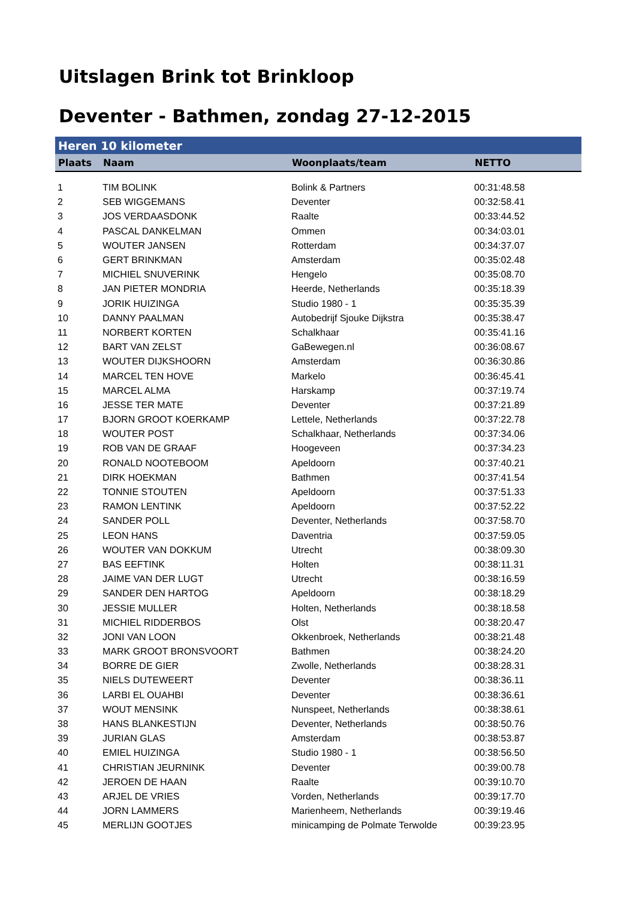Uitslagen Brink tot Brinkloop
Deventer - Bathmen, zondag 27-12-2015
| Heren 10 kilometer | | | |
| Plaats | Naam | Woonplaats/team | NETTO |
| 1 | TIM BOLINK | Bolink & Partners | 00:31:48.58 |
| 2 | SEB WIGGEMANS | Deventer | 00:32:58.41 |
| 3 | JOS VERDAASDONK | Raalte | 00:33:44.52 |
| 4 | PASCAL DANKELMAN | Ommen | 00:34:03.01 |
| 5 | WOUTER JANSEN | Rotterdam | 00:34:37.07 |
| 6 | GERT BRINKMAN | Amsterdam | 00:35:02.48 |
| 7 | MICHIEL SNUVERINK | Hengelo | 00:35:08.70 |
| 8 | JAN PIETER MONDRIA | Heerde, Netherlands | 00:35:18.39 |
| 9 | JORIK HUIZINGA | Studio 1980 - 1 | 00:35:35.39 |
| 10 | DANNY PAALMAN | Autobedrijf Sjouke Dijkstra | 00:35:38.47 |
| 11 | NORBERT KORTEN | Schalkhaar | 00:35:41.16 |
| 12 | BART VAN ZELST | GaBewegen.nl | 00:36:08.67 |
| 13 | WOUTER DIJKSHOORN | Amsterdam | 00:36:30.86 |
| 14 | MARCEL TEN HOVE | Markelo | 00:36:45.41 |
| 15 | MARCEL ALMA | Harskamp | 00:37:19.74 |
| 16 | JESSE TER MATE | Deventer | 00:37:21.89 |
| 17 | BJORN GROOT KOERKAMP | Lettele, Netherlands | 00:37:22.78 |
| 18 | WOUTER POST | Schalkhaar, Netherlands | 00:37:34.06 |
| 19 | ROB VAN DE GRAAF | Hoogeveen | 00:37:34.23 |
| 20 | RONALD NOOTEBOOM | Apeldoorn | 00:37:40.21 |
| 21 | DIRK HOEKMAN | Bathmen | 00:37:41.54 |
| 22 | TONNIE STOUTEN | Apeldoorn | 00:37:51.33 |
| 23 | RAMON LENTINK | Apeldoorn | 00:37:52.22 |
| 24 | SANDER POLL | Deventer, Netherlands | 00:37:58.70 |
| 25 | LEON HANS | Daventria | 00:37:59.05 |
| 26 | WOUTER VAN DOKKUM | Utrecht | 00:38:09.30 |
| 27 | BAS EEFTINK | Holten | 00:38:11.31 |
| 28 | JAIME VAN DER LUGT | Utrecht | 00:38:16.59 |
| 29 | SANDER DEN HARTOG | Apeldoorn | 00:38:18.29 |
| 30 | JESSIE MULLER | Holten, Netherlands | 00:38:18.58 |
| 31 | MICHIEL RIDDERBOS | Olst | 00:38:20.47 |
| 32 | JONI VAN LOON | Okkenbroek, Netherlands | 00:38:21.48 |
| 33 | MARK GROOT BRONSVOORT | Bathmen | 00:38:24.20 |
| 34 | BORRE DE GIER | Zwolle, Netherlands | 00:38:28.31 |
| 35 | NIELS DUTEWEERT | Deventer | 00:38:36.11 |
| 36 | LARBI EL OUAHBI | Deventer | 00:38:36.61 |
| 37 | WOUT MENSINK | Nunspeet, Netherlands | 00:38:38.61 |
| 38 | HANS BLANKESTIJN | Deventer, Netherlands | 00:38:50.76 |
| 39 | JURIAN GLAS | Amsterdam | 00:38:53.87 |
| 40 | EMIEL HUIZINGA | Studio 1980 - 1 | 00:38:56.50 |
| 41 | CHRISTIAN JEURNINK | Deventer | 00:39:00.78 |
| 42 | JEROEN DE HAAN | Raalte | 00:39:10.70 |
| 43 | ARJEL DE VRIES | Vorden, Netherlands | 00:39:17.70 |
| 44 | JORN LAMMERS | Marienheem, Netherlands | 00:39:19.46 |
| 45 | MERLIJN GOOTJES | minicamping de Polmate Terwolde | 00:39:23.95 |